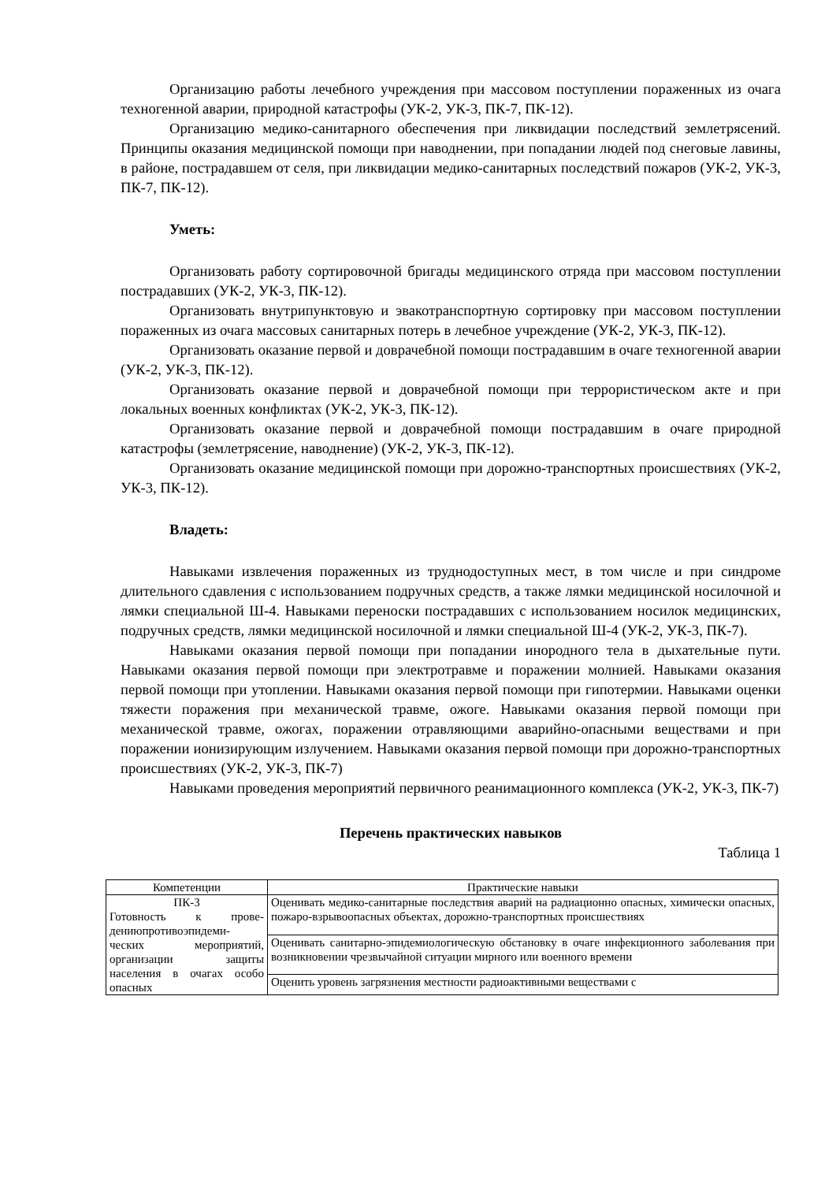Организацию работы лечебного учреждения при массовом поступлении пораженных из очага техногенной аварии, природной катастрофы (УК-2, УК-3, ПК-7, ПК-12).
Организацию медико-санитарного обеспечения при ликвидации последствий землетрясений. Принципы оказания медицинской помощи при наводнении, при попадании людей под снеговые лавины, в районе, пострадавшем от селя, при ликвидации медико-санитарных последствий пожаров (УК-2, УК-3, ПК-7, ПК-12).
Уметь:
Организовать работу сортировочной бригады медицинского отряда при массовом поступлении пострадавших (УК-2, УК-3, ПК-12).
Организовать внутрипунктовую и эвакотранспортную сортировку при массовом поступлении пораженных из очага массовых санитарных потерь в лечебное учреждение (УК-2, УК-3, ПК-12).
Организовать оказание первой и доврачебной помощи пострадавшим в очаге техногенной аварии (УК-2, УК-3, ПК-12).
Организовать оказание первой и доврачебной помощи при террористическом акте и при локальных военных конфликтах (УК-2, УК-3, ПК-12).
Организовать оказание первой и доврачебной помощи пострадавшим в очаге природной катастрофы (землетрясение, наводнение) (УК-2, УК-3, ПК-12).
Организовать оказание медицинской помощи при дорожно-транспортных происшествиях (УК-2, УК-3, ПК-12).
Владеть:
Навыками извлечения пораженных из труднодоступных мест, в том числе и при синдроме длительного сдавления с использованием подручных средств, а также лямки медицинской носилочной и лямки специальной Ш-4. Навыками переноски пострадавших с использованием носилок медицинских, подручных средств, лямки медицинской носилочной и лямки специальной Ш-4 (УК-2, УК-3, ПК-7).
Навыками оказания первой помощи при попадании инородного тела в дыхательные пути. Навыками оказания первой помощи при электротравме и поражении молнией. Навыками оказания первой помощи при утоплении. Навыками оказания первой помощи при гипотермии. Навыками оценки тяжести поражения при механической травме, ожоге. Навыками оказания первой помощи при механической травме, ожогах, поражении отравляющими аварийно-опасными веществами и при поражении ионизирующим излучением. Навыками оказания первой помощи при дорожно-транспортных происшествиях (УК-2, УК-3, ПК-7)
Навыками проведения мероприятий первичного реанимационного комплекса (УК-2, УК-3, ПК-7)
Перечень практических навыков
Таблица 1
| Компетенции | Практические навыки |
| --- | --- |
| ПК-3 Готовность к прове-дениюпротивоэпидеми-ческих мероприятий, организации защиты населения в очагах особо опасных | Оценивать медико-санитарные последствия аварий на радиационно опасных, химически опасных, пожаро-взрывоопасных объектах, дорожно-транспортных происшествиях |
| | Оценивать санитарно-эпидемиологическую обстановку в очаге инфекционного заболевания при возникновении чрезвычайной ситуации мирного или военного времени |
| | Оценить уровень загрязнения местности радиоактивными веществами с |